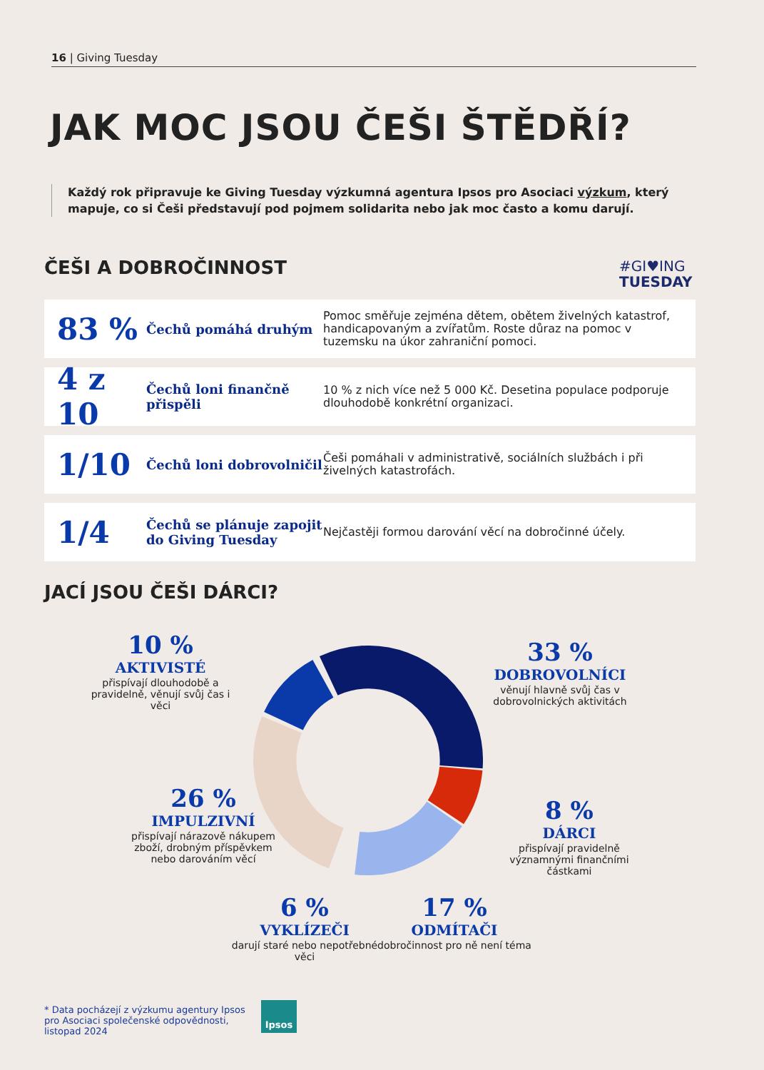16 | Giving Tuesday
JAK MOC JSOU ČEŠI ŠTĚDŘÍ?
Každý rok připravuje ke Giving Tuesday výzkumná agentura Ipsos pro Asociaci výzkum, který mapuje, co si Češi představují pod pojmem solidarita nebo jak moc často a komu darují.
ČEŠI A DOBROČINNOST
#GI♥ING
TUESDAY
83 %
Čechů pomáhá druhým
Pomoc směřuje zejména dětem, obětem živelných katastrof, handicapovaným a zvířatům. Roste důraz na pomoc v tuzemsku na úkor zahraniční pomoci.
4 z 10
Čechů loni finančně přispěli
10 % z nich více než 5 000 Kč. Desetina populace podporuje dlouhodobě konkrétní organizaci.
1/10
Čechů loni dobrovolničil
Češi pomáhali v administrativě, sociálních službách i při živelných katastrofách.
1/4
Čechů se plánuje zapojit do Giving Tuesday
Nejčastěji formou darování věcí na dobročinné účely.
JACÍ JSOU ČEŠI DÁRCI?
10 %
AKTIVISTÉ
přispívají dlouhodobě a pravidelně, věnují svůj čas i věci
33 %
DOBROVOLNÍCI
věnují hlavně svůj čas v dobrovolnických aktivitách
26 %
IMPULZIVNÍ
přispívají nárazově nákupem zboží, drobným příspěvkem nebo darováním věcí
8 %
DÁRCI
přispívají pravidelně významnými finančními částkami
6 %
VYKLÍZEČI
darují staré nebo nepotřebné věci
17 %
ODMÍTAČI
dobročinnost pro ně není téma
* Data pocházejí z výzkumu agentury Ipsos pro Asociaci společenské odpovědnosti, listopad 2024
Ipsos